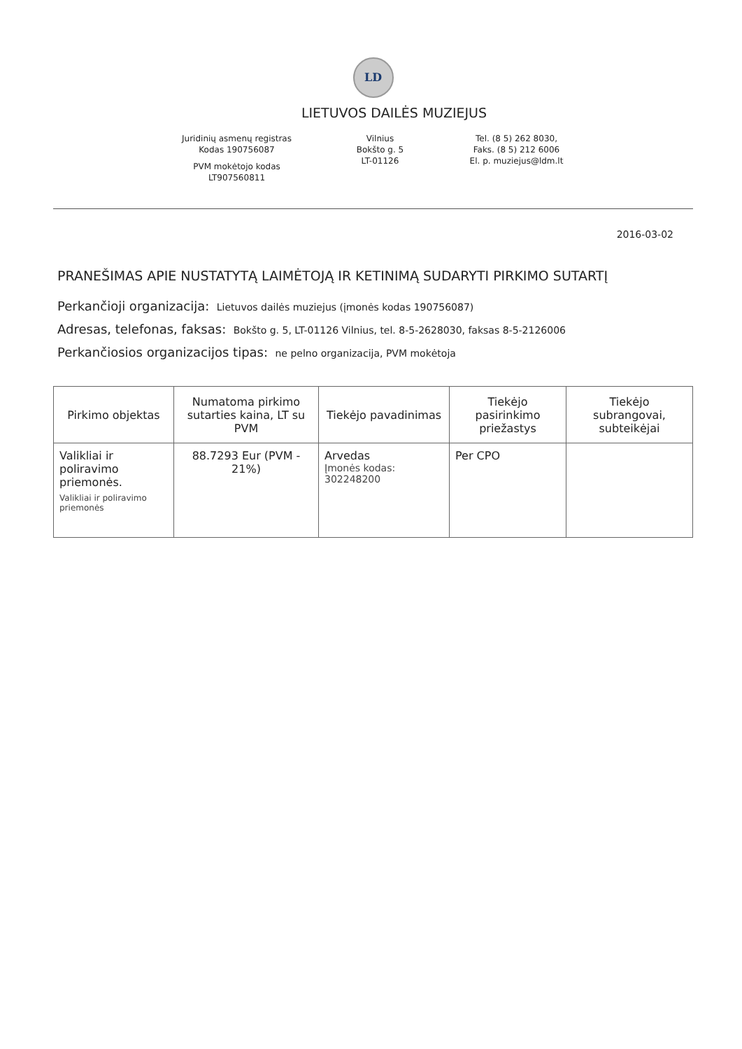LD
LIETUVOS DAILĖS MUZIEJUS
Juridinių asmenų registras
Kodas 190756087
PVM mokėtojo kodas
LT907560811
Vilnius
Bokšto g. 5
LT-01126
Tel. (8 5) 262 8030,
Faks. (8 5) 212 6006
El. p. muziejus@ldm.lt
2016-03-02
PRANEŠIMAS APIE NUSTATYTĄ LAIMĖTOJĄ IR KETINIMĄ SUDARYTI PIRKIMO SUTARTĮ
Perkančioji organizacija: Lietuvos dailės muziejus (įmonės kodas 190756087)
Adresas, telefonas, faksas: Bokšto g. 5, LT-01126 Vilnius, tel. 8-5-2628030, faksas 8-5-2126006
Perkančiosios organizacijos tipas: ne pelno organizacija, PVM mokėtoja
| Pirkimo objektas | Numatoma pirkimo sutarties kaina, LT su PVM | Tiekėjo pavadinimas | Tiekėjo pasirinkimo priežastys | Tiekėjo subrangovai, subteikėjai |
| --- | --- | --- | --- | --- |
| Valikliai ir poliravimo priemonės. Valikliai ir poliravimo priemonės | 88.7293 Eur (PVM - 21%) | Arvedas Įmonės kodas: 302248200 | Per CPO | |